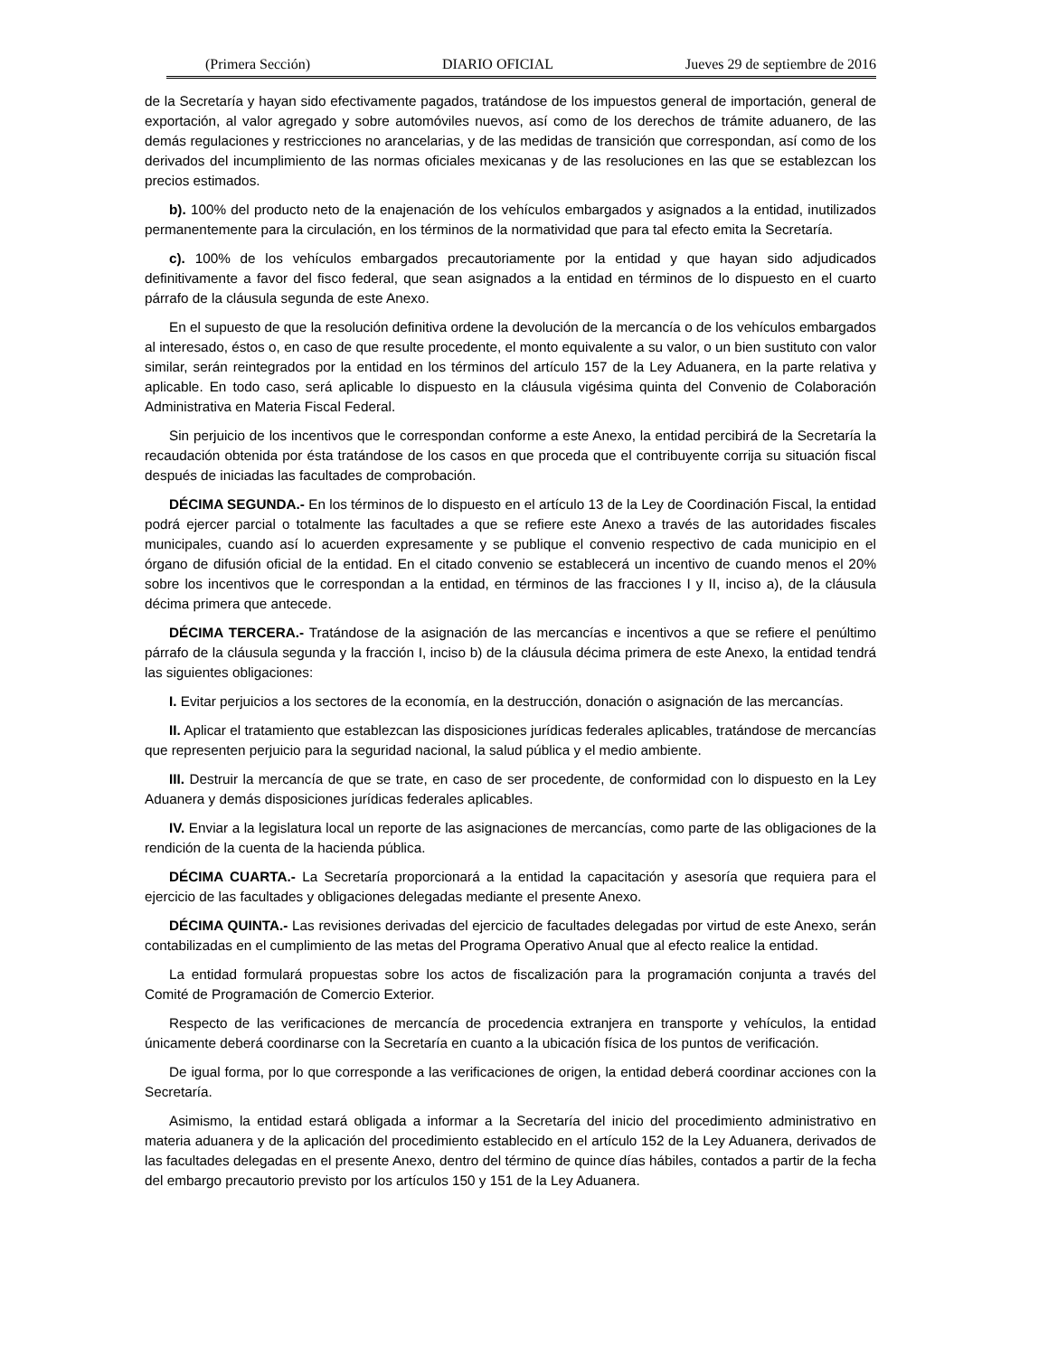(Primera Sección) DIARIO OFICIAL Jueves 29 de septiembre de 2016
de la Secretaría y hayan sido efectivamente pagados, tratándose de los impuestos general de importación, general de exportación, al valor agregado y sobre automóviles nuevos, así como de los derechos de trámite aduanero, de las demás regulaciones y restricciones no arancelarias, y de las medidas de transición que correspondan, así como de los derivados del incumplimiento de las normas oficiales mexicanas y de las resoluciones en las que se establezcan los precios estimados.
b). 100% del producto neto de la enajenación de los vehículos embargados y asignados a la entidad, inutilizados permanentemente para la circulación, en los términos de la normatividad que para tal efecto emita la Secretaría.
c). 100% de los vehículos embargados precautoriamente por la entidad y que hayan sido adjudicados definitivamente a favor del fisco federal, que sean asignados a la entidad en términos de lo dispuesto en el cuarto párrafo de la cláusula segunda de este Anexo.
En el supuesto de que la resolución definitiva ordene la devolución de la mercancía o de los vehículos embargados al interesado, éstos o, en caso de que resulte procedente, el monto equivalente a su valor, o un bien sustituto con valor similar, serán reintegrados por la entidad en los términos del artículo 157 de la Ley Aduanera, en la parte relativa y aplicable. En todo caso, será aplicable lo dispuesto en la cláusula vigésima quinta del Convenio de Colaboración Administrativa en Materia Fiscal Federal.
Sin perjuicio de los incentivos que le correspondan conforme a este Anexo, la entidad percibirá de la Secretaría la recaudación obtenida por ésta tratándose de los casos en que proceda que el contribuyente corrija su situación fiscal después de iniciadas las facultades de comprobación.
DÉCIMA SEGUNDA.- En los términos de lo dispuesto en el artículo 13 de la Ley de Coordinación Fiscal, la entidad podrá ejercer parcial o totalmente las facultades a que se refiere este Anexo a través de las autoridades fiscales municipales, cuando así lo acuerden expresamente y se publique el convenio respectivo de cada municipio en el órgano de difusión oficial de la entidad. En el citado convenio se establecerá un incentivo de cuando menos el 20% sobre los incentivos que le correspondan a la entidad, en términos de las fracciones I y II, inciso a), de la cláusula décima primera que antecede.
DÉCIMA TERCERA.- Tratándose de la asignación de las mercancías e incentivos a que se refiere el penúltimo párrafo de la cláusula segunda y la fracción I, inciso b) de la cláusula décima primera de este Anexo, la entidad tendrá las siguientes obligaciones:
I. Evitar perjuicios a los sectores de la economía, en la destrucción, donación o asignación de las mercancías.
II. Aplicar el tratamiento que establezcan las disposiciones jurídicas federales aplicables, tratándose de mercancías que representen perjuicio para la seguridad nacional, la salud pública y el medio ambiente.
III. Destruir la mercancía de que se trate, en caso de ser procedente, de conformidad con lo dispuesto en la Ley Aduanera y demás disposiciones jurídicas federales aplicables.
IV. Enviar a la legislatura local un reporte de las asignaciones de mercancías, como parte de las obligaciones de la rendición de la cuenta de la hacienda pública.
DÉCIMA CUARTA.- La Secretaría proporcionará a la entidad la capacitación y asesoría que requiera para el ejercicio de las facultades y obligaciones delegadas mediante el presente Anexo.
DÉCIMA QUINTA.- Las revisiones derivadas del ejercicio de facultades delegadas por virtud de este Anexo, serán contabilizadas en el cumplimiento de las metas del Programa Operativo Anual que al efecto realice la entidad.
La entidad formulará propuestas sobre los actos de fiscalización para la programación conjunta a través del Comité de Programación de Comercio Exterior.
Respecto de las verificaciones de mercancía de procedencia extranjera en transporte y vehículos, la entidad únicamente deberá coordinarse con la Secretaría en cuanto a la ubicación física de los puntos de verificación.
De igual forma, por lo que corresponde a las verificaciones de origen, la entidad deberá coordinar acciones con la Secretaría.
Asimismo, la entidad estará obligada a informar a la Secretaría del inicio del procedimiento administrativo en materia aduanera y de la aplicación del procedimiento establecido en el artículo 152 de la Ley Aduanera, derivados de las facultades delegadas en el presente Anexo, dentro del término de quince días hábiles, contados a partir de la fecha del embargo precautorio previsto por los artículos 150 y 151 de la Ley Aduanera.